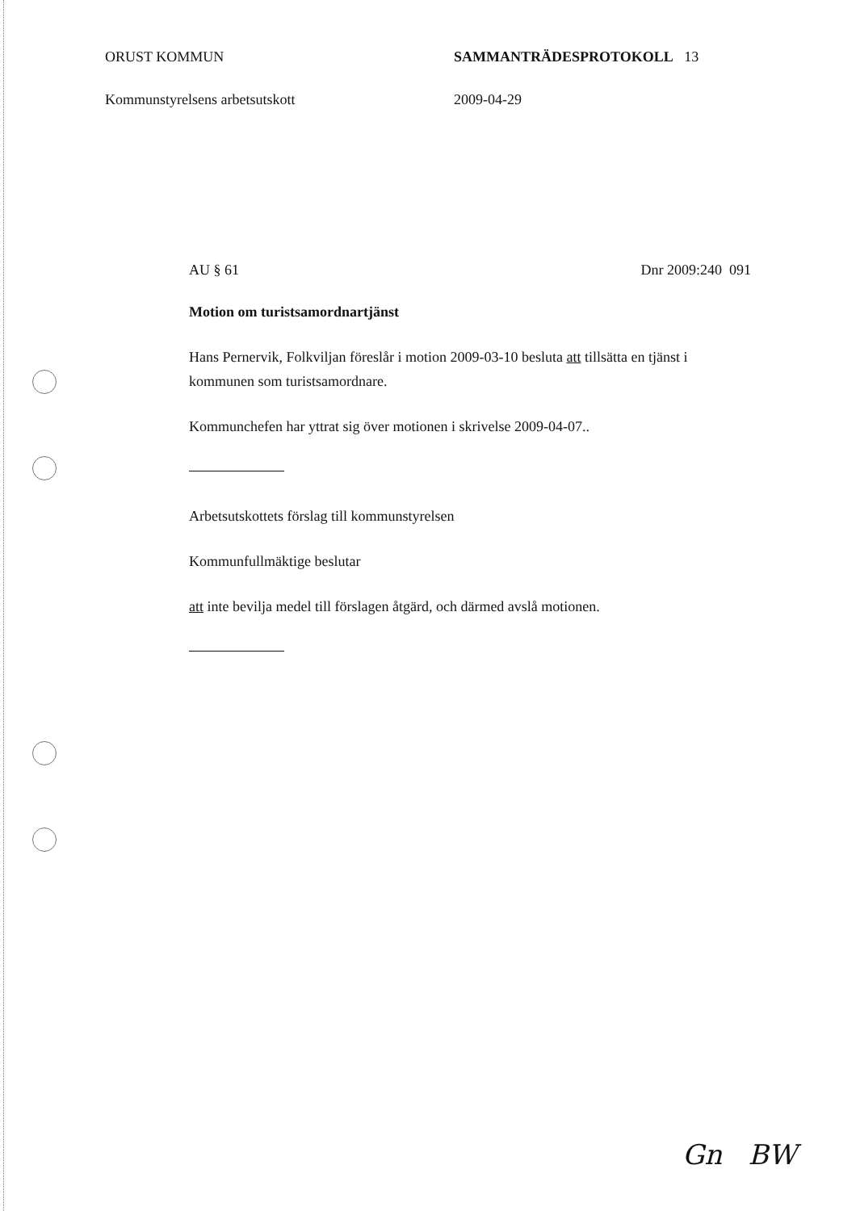ORUST KOMMUN SAMMANTRÄDESPROTOKOLL 13
Kommunstyrelsens arbetsutskott 2009-04-29
AU § 61 Dnr 2009:240 091
Motion om turistsamordnartjänst
Hans Pernervik, Folkviljan föreslår i motion 2009-03-10 besluta att tillsätta en tjänst i kommunen som turistsamordnare.
Kommunchefen har yttrat sig över motionen i skrivelse 2009-04-07..
Arbetsutskottets förslag till kommunstyrelsen
Kommunfullmäktige beslutar
att inte bevilja medel till förslagen åtgärd, och därmed avslå motionen.
Gn BW